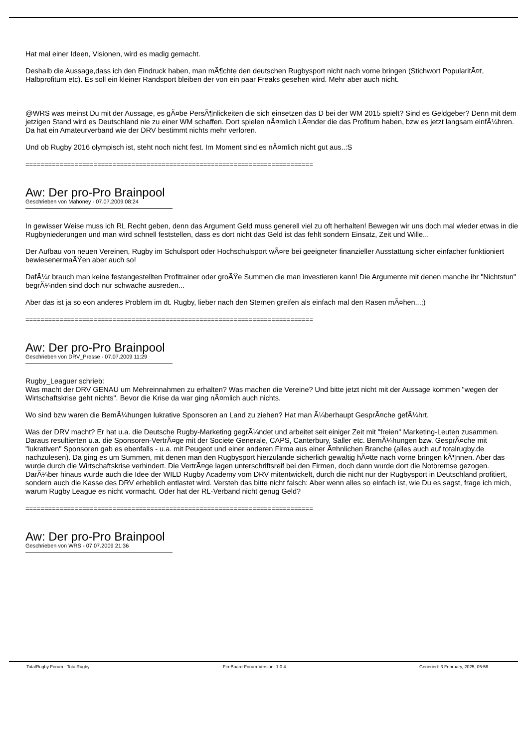Hat mal einer Ideen, Visionen, wird es madig gemacht.
Deshalb die Aussage,dass ich den Eindruck haben, man mÃ¶chte den deutschen Rugbysport nicht nach vorne bringen (Stichwort PopularitÃ¤t, Halbprofitum etc). Es soll ein kleiner Randsport bleiben der von ein paar Freaks gesehen wird. Mehr aber auch nicht.
@WRS was meinst Du mit der Aussage, es gÃ¤be PersÃ¶nlickeiten die sich einsetzen das D bei der WM 2015 spielt? Sind es Geldgeber? Denn mit dem jetzigen Stand wird es Deutschland nie zu einer WM schaffen. Dort spielen nÃ¤mlich LÃ¤nder die das Profitum haben, bzw es jetzt langsam einfÃ¼hren. Da hat ein Amateurverband wie der DRV bestimmt nichts mehr verloren.
Und ob Rugby 2016 olympisch ist, steht noch nicht fest. Im Moment sind es nÃ¤mlich nicht gut aus..:S
============================================================================
Aw: Der pro-Pro Brainpool
Geschrieben von Mahoney - 07.07.2009 08:24
In gewisser Weise muss ich RL Recht geben, denn das Argument Geld muss generell viel zu oft herhalten! Bewegen wir uns doch mal wieder etwas in die Rugbyniederungen und man wird schnell feststellen, dass es dort nicht das Geld ist das fehlt sondern Einsatz, Zeit und Wille...
Der Aufbau von neuen Vereinen, Rugby im Schulsport oder Hochschulsport wÃ¤re bei geeigneter finanzieller Ausstattung sicher einfacher funktioniert bewiesenermaÃŸen aber auch so!
DafÃ¼r brauch man keine festangestellten Profitrainer oder groÃŸe Summen die man investieren kann! Die Argumente mit denen manche ihr "Nichtstun" begrÃ¼nden sind doch nur schwache ausreden...
Aber das ist ja so eon anderes Problem im dt. Rugby, lieber nach den Sternen greifen als einfach mal den Rasen mÃ¤hen...;)
============================================================================
Aw: Der pro-Pro Brainpool
Geschrieben von DRV_Presse - 07.07.2009 11:29
Rugby_Leaguer schrieb:
Was macht der DRV GENAU um Mehreinnahmen zu erhalten? Was machen die Vereine? Und bitte jetzt nicht mit der Aussage kommen "wegen der Wirtschaftskrise geht nichts". Bevor die Krise da war ging nÃ¤mlich auch nichts.
Wo sind bzw waren die BemÃ¼hungen lukrative Sponsoren an Land zu ziehen? Hat man Ã¼berhaupt GesprÃ¤che gefÃ¼hrt.
Was der DRV macht? Er hat u.a. die Deutsche Rugby-Marketing gegrÃ¼ndet und arbeitet seit einiger Zeit mit "freien" Marketing-Leuten zusammen. Daraus resultierten u.a. die Sponsoren-VertrÃ¤ge mit der Societe Generale, CAPS, Canterbury, Saller etc. BemÃ¼hungen bzw. GesprÃ¤che mit "lukrativen" Sponsoren gab es ebenfalls - u.a. mit Peugeot und einer anderen Firma aus einer Ã¤hnlichen Branche (alles auch auf totalrugby.de nachzulesen). Da ging es um Summen, mit denen man den Rugbysport hierzulande sicherlich gewaltig hÃ¤tte nach vorne bringen kÃ¶nnen. Aber das wurde durch die Wirtschaftskrise verhindert. Die VertrÃ¤ge lagen unterschriftsreif bei den Firmen, doch dann wurde dort die Notbremse gezogen. DarÃ¼ber hinaus wurde auch die Idee der WILD Rugby Academy vom DRV mitentwickelt, durch die nicht nur der Rugbysport in Deutschland profitiert, sondern auch die Kasse des DRV erheblich entlastet wird. Versteh das bitte nicht falsch: Aber wenn alles so einfach ist, wie Du es sagst, frage ich mich, warum Rugby League es nicht vormacht. Oder hat der RL-Verband nicht genug Geld?
============================================================================
Aw: Der pro-Pro Brainpool
Geschrieben von WRS - 07.07.2009 21:36
TotalRugby Forum - TotalRugby FireBoard-Forum-Version: 1.0.4 Generiert: 3 February, 2025, 05:56